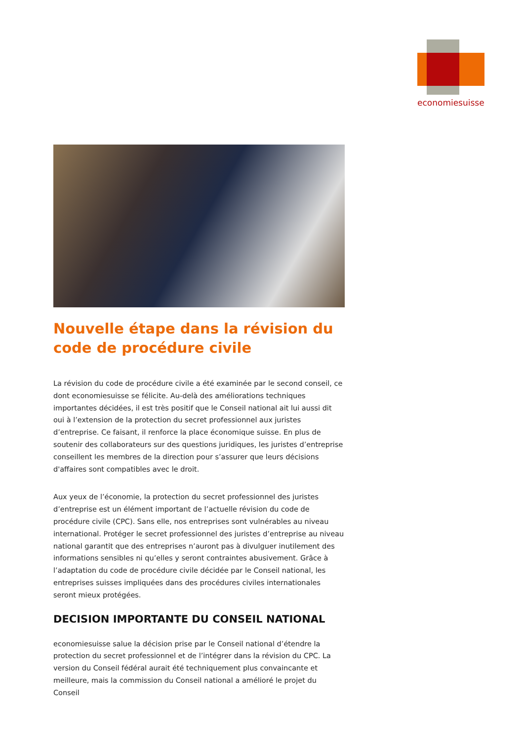economiesuisse
Nouvelle étape dans la révision du code de procédure civile
La révision du code de procédure civile a été examinée par le second conseil, ce dont economiesuisse se félicite. Au-delà des améliorations techniques importantes décidées, il est très positif que le Conseil national ait lui aussi dit oui à l’extension de la protection du secret professionnel aux juristes d’entreprise. Ce faisant, il renforce la place économique suisse. En plus de soutenir des collaborateurs sur des questions juridiques, les juristes d’entreprise conseillent les membres de la direction pour s’assurer que leurs décisions d'affaires sont compatibles avec le droit.
Aux yeux de l’économie, la protection du secret professionnel des juristes d’entreprise est un élément important de l’actuelle révision du code de procédure civile (CPC). Sans elle, nos entreprises sont vulnérables au niveau international. Protéger le secret professionnel des juristes d’entreprise au niveau national garantit que des entreprises n’auront pas à divulguer inutilement des informations sensibles ni qu’elles y seront contraintes abusivement. Grâce à l’adaptation du code de procédure civile décidée par le Conseil national, les entreprises suisses impliquées dans des procédures civiles internationales seront mieux protégées.
DECISION IMPORTANTE DU CONSEIL NATIONAL
economiesuisse salue la décision prise par le Conseil national d’étendre la protection du secret professionnel et de l’intégrer dans la révision du CPC. La version du Conseil fédéral aurait été techniquement plus convaincante et meilleure, mais la commission du Conseil national a amélioré le projet du Conseil